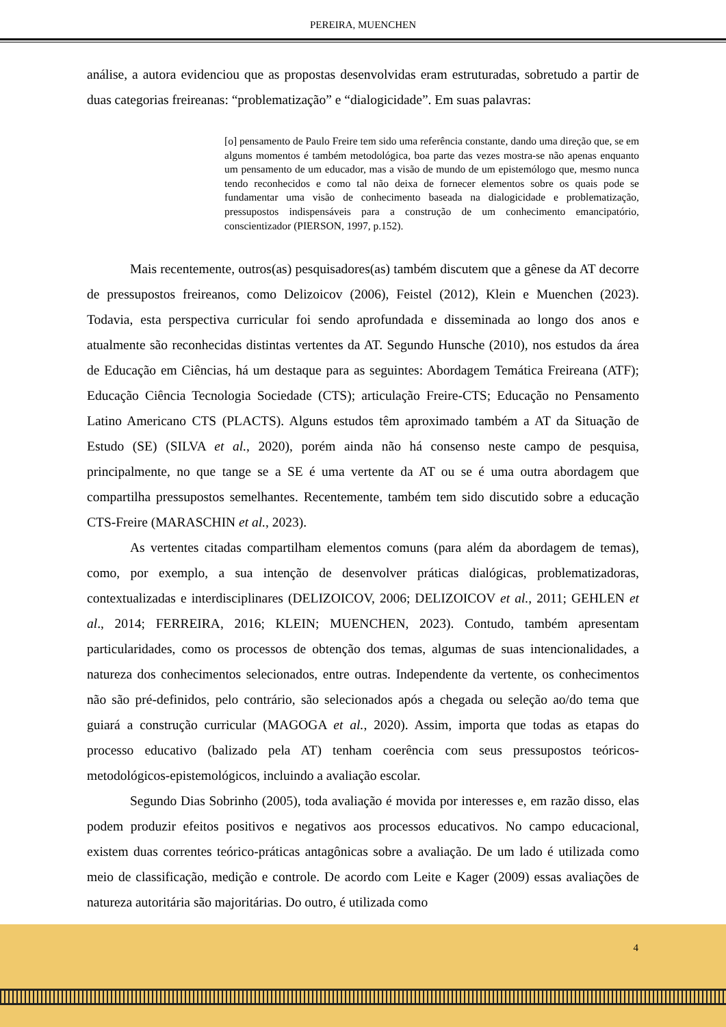PEREIRA, MUENCHEN
análise, a autora evidenciou que as propostas desenvolvidas eram estruturadas, sobretudo a partir de duas categorias freireanas: “problematização” e “dialogicidade”. Em suas palavras:
[o] pensamento de Paulo Freire tem sido uma referência constante, dando uma direção que, se em alguns momentos é também metodológica, boa parte das vezes mostra-se não apenas enquanto um pensamento de um educador, mas a visão de mundo de um epistemólogo que, mesmo nunca tendo reconhecidos e como tal não deixa de fornecer elementos sobre os quais pode se fundamentar uma visão de conhecimento baseada na dialogicidade e problematização, pressupostos indispensáveis para a construção de um conhecimento emancipatório, conscientizador (PIERSON, 1997, p.152).
Mais recentemente, outros(as) pesquisadores(as) também discutem que a gênese da AT decorre de pressupostos freireanos, como Delizoicov (2006), Feistel (2012), Klein e Muenchen (2023). Todavia, esta perspectiva curricular foi sendo aprofundada e disseminada ao longo dos anos e atualmente são reconhecidas distintas vertentes da AT. Segundo Hunsche (2010), nos estudos da área de Educação em Ciências, há um destaque para as seguintes: Abordagem Temática Freireana (ATF); Educação Ciência Tecnologia Sociedade (CTS); articulação Freire-CTS; Educação no Pensamento Latino Americano CTS (PLACTS). Alguns estudos têm aproximado também a AT da Situação de Estudo (SE) (SILVA et al., 2020), porém ainda não há consenso neste campo de pesquisa, principalmente, no que tange se a SE é uma vertente da AT ou se é uma outra abordagem que compartilha pressupostos semelhantes. Recentemente, também tem sido discutido sobre a educação CTS-Freire (MARASCHIN et al., 2023).
As vertentes citadas compartilham elementos comuns (para além da abordagem de temas), como, por exemplo, a sua intenção de desenvolver práticas dialógicas, problematizadoras, contextualizadas e interdisciplinares (DELIZOICOV, 2006; DELIZOICOV et al., 2011; GEHLEN et al., 2014; FERREIRA, 2016; KLEIN; MUENCHEN, 2023). Contudo, também apresentam particularidades, como os processos de obtenção dos temas, algumas de suas intencionalidades, a natureza dos conhecimentos selecionados, entre outras. Independente da vertente, os conhecimentos não são pré-definidos, pelo contrário, são selecionados após a chegada ou seleção ao/do tema que guiará a construção curricular (MAGOGA et al., 2020). Assim, importa que todas as etapas do processo educativo (balizado pela AT) tenham coerência com seus pressupostos teóricos-metodológicos-epistemológicos, incluindo a avaliação escolar.
Segundo Dias Sobrinho (2005), toda avaliação é movida por interesses e, em razão disso, elas podem produzir efeitos positivos e negativos aos processos educativos. No campo educacional, existem duas correntes teórico-práticas antagônicas sobre a avaliação. De um lado é utilizada como meio de classificação, medição e controle. De acordo com Leite e Kager (2009) essas avaliações de natureza autoritária são majoritárias. Do outro, é utilizada como
4